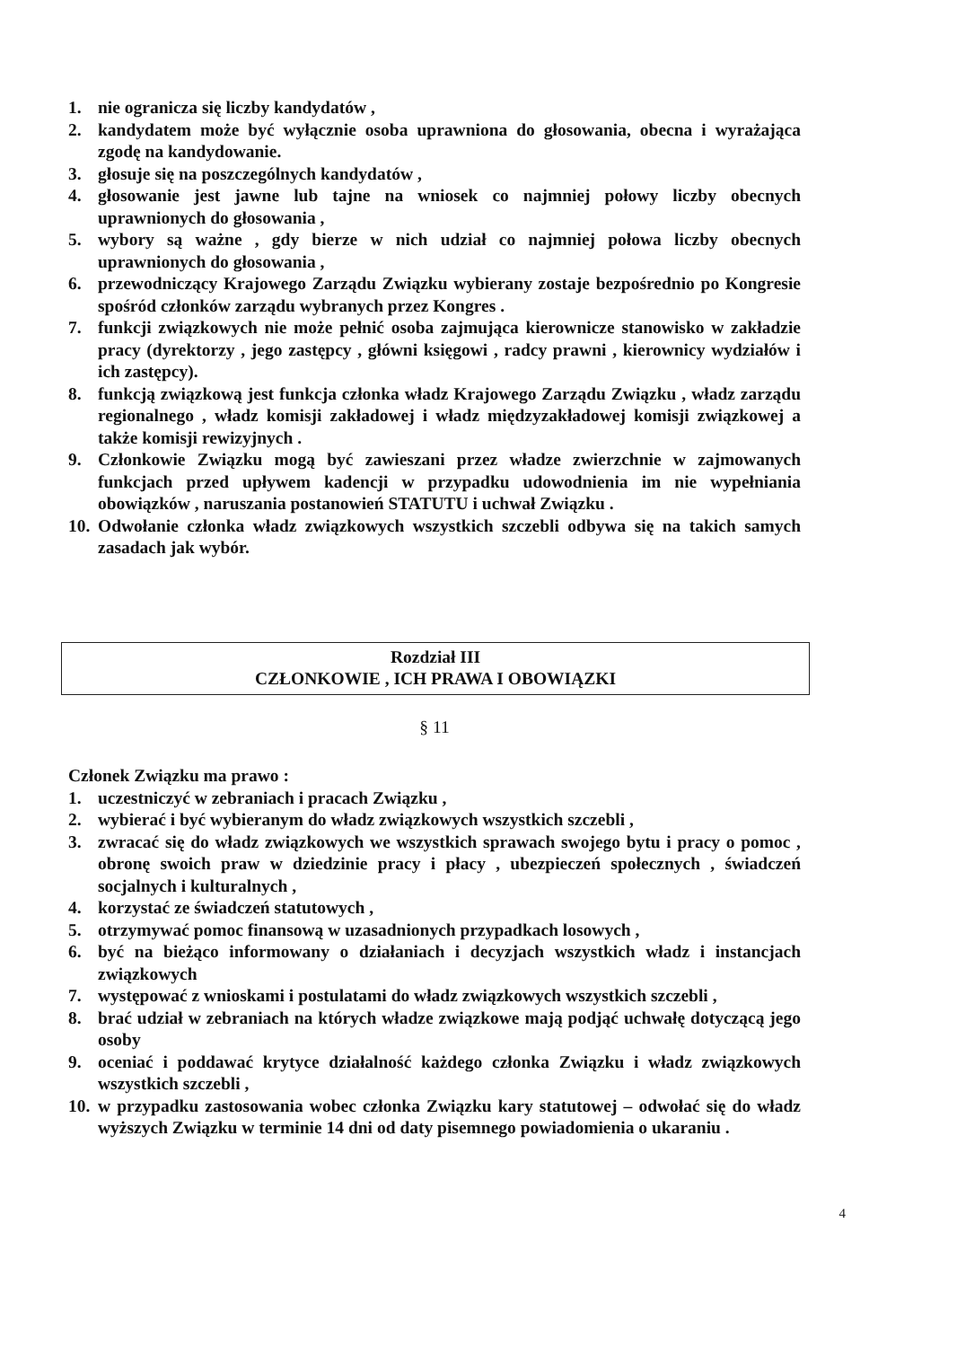1. nie ogranicza się liczby kandydatów ,
2. kandydatem może być wyłącznie osoba uprawniona do głosowania, obecna i wyrażająca zgodę na kandydowanie.
3. głosuje się na poszczególnych kandydatów ,
4. głosowanie jest jawne lub tajne na wniosek co najmniej połowy liczby obecnych uprawnionych do głosowania ,
5. wybory są ważne , gdy bierze w nich udział co najmniej połowa liczby obecnych uprawnionych do głosowania ,
6. przewodniczący Krajowego Zarządu Związku wybierany zostaje bezpośrednio po Kongresie spośród członków zarządu wybranych przez Kongres .
7. funkcji związkowych nie może pełnić osoba zajmująca kierownicze stanowisko w zakładzie pracy (dyrektorzy , jego zastępcy , główni księgowi , radcy prawni , kierownicy wydziałów i ich zastępcy).
8. funkcją związkową jest funkcja członka władz Krajowego Zarządu Związku , władz zarządu regionalnego , władz komisji zakładowej i władz międzyzakładowej komisji związkowej a także komisji rewizyjnych .
9. Członkowie Związku mogą być zawieszani przez władze zwierzchnie w zajmowanych funkcjach przed upływem kadencji w przypadku udowodnienia im nie wypełniania obowiązków , naruszania postanowień STATUTU i uchwał Związku .
10. Odwołanie członka władz związkowych wszystkich szczebli odbywa się na takich samych zasadach jak wybór.
Rozdział III
CZŁONKOWIE , ICH PRAWA I OBOWIĄZKI
§ 11
Członek Związku ma prawo :
1. uczestniczyć w zebraniach i pracach Związku ,
2. wybierać i być wybieranym do władz związkowych wszystkich szczebli ,
3. zwracać się do władz związkowych we wszystkich sprawach swojego bytu i pracy o pomoc , obronę swoich praw w dziedzinie pracy i płacy , ubezpieczeń społecznych , świadczeń socjalnych i kulturalnych ,
4. korzystać ze świadczeń statutowych ,
5. otrzymywać pomoc finansową w uzasadnionych przypadkach losowych ,
6. być na bieżąco informowany o działaniach i decyzjach wszystkich władz i instancjach związkowych
7. występować z wnioskami i postulatami do władz związkowych wszystkich szczebli ,
8. brać udział w zebraniach na których władze związkowe mają podjąć uchwałę dotyczącą jego osoby
9. oceniać i poddawać krytyce działalność każdego członka Związku i władz związkowych wszystkich szczebli ,
10. w przypadku zastosowania wobec członka Związku kary statutowej – odwołać się do władz wyższych Związku w terminie 14 dni od daty pisemnego powiadomienia o ukaraniu .
4